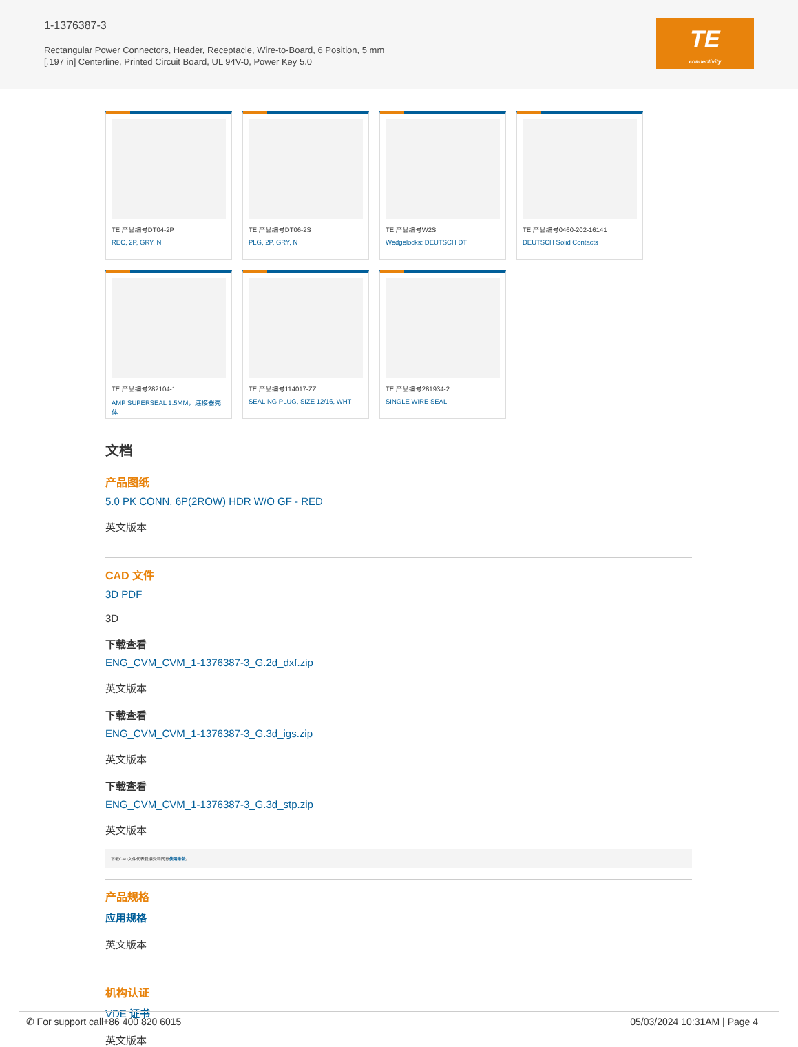1-1376387-3
Rectangular Power Connectors, Header, Receptacle, Wire-to-Board, 6 Position, 5 mm [.197 in] Centerline, Printed Circuit Board, UL 94V-0, Power Key 5.0
TE
connectivity
TE 产品编号DT04-2P
REC, 2P, GRY, N
TE 产品编号DT06-2S
PLG, 2P, GRY, N
TE 产品编号W2S
Wedgelocks: DEUTSCH DT
TE 产品编号0460-202-16141
DEUTSCH Solid Contacts
TE 产品编号282104-1
AMP SUPERSEAL 1.5MM，连接器壳体
TE 产品编号114017-ZZ
SEALING PLUG, SIZE 12/16, WHT
TE 产品编号281934-2
SINGLE WIRE SEAL
文档
产品图纸
5.0 PK CONN. 6P(2ROW) HDR W/O GF - RED
英文版本
CAD 文件
3D PDF
3D
下载查看
ENG_CVM_CVM_1-1376387-3_G.2d_dxf.zip
英文版本
下载查看
ENG_CVM_CVM_1-1376387-3_G.3d_igs.zip
英文版本
下载查看
ENG_CVM_CVM_1-1376387-3_G.3d_stp.zip
英文版本
下载CAD文件代表我接受和同意使用条款。
产品规格
应用规格
英文版本
机构认证
VDE 证书
英文版本
✆ For support call+86 400 820 6015 05/03/2024 10:31AM | Page 4